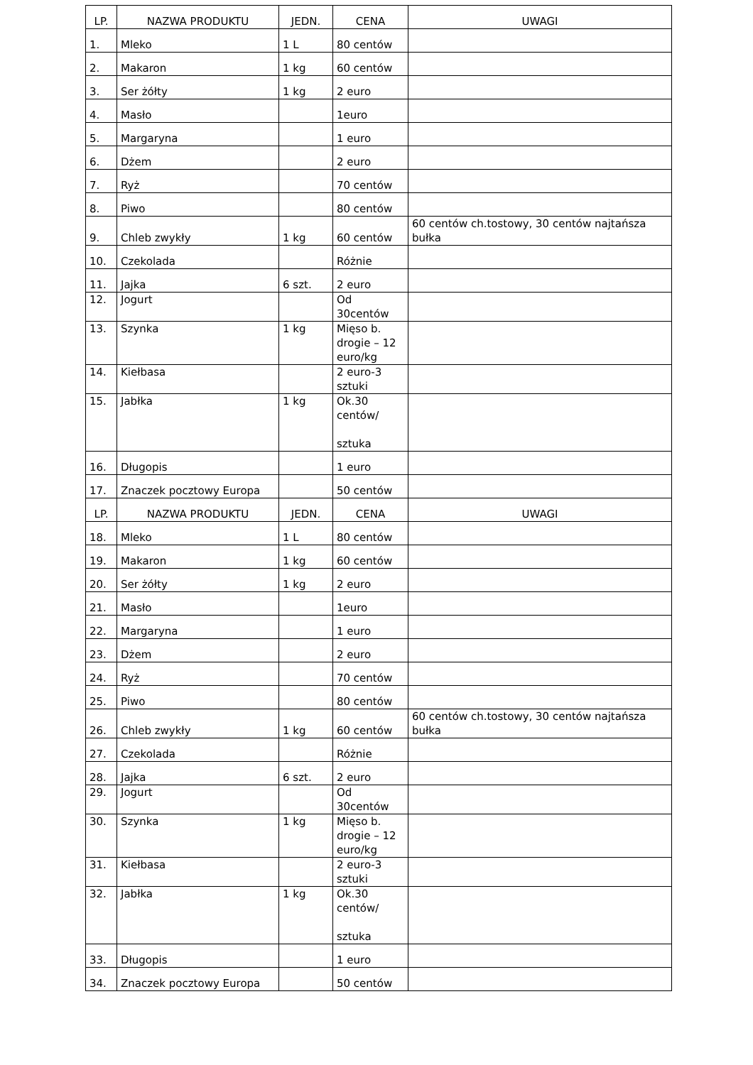| LP. | NAZWA PRODUKTU | JEDN. | CENA | UWAGI |
| --- | --- | --- | --- | --- |
| 1. | Mleko | 1 L | 80 centów | |
| 2. | Makaron | 1 kg | 60 centów | |
| 3. | Ser żółty | 1 kg | 2 euro | |
| 4. | Masło | | 1euro | |
| 5. | Margaryna | | 1 euro | |
| 6. | Dżem | | 2 euro | |
| 7. | Ryż | | 70 centów | |
| 8. | Piwo | | 80 centów | |
| 9. | Chleb zwykły | 1 kg | 60 centów | 60 centów ch.tostowy, 30 centów najtańsza bułka |
| 10. | Czekolada | | Różnie | |
| 11. | Jajka | 6 szt. | 2 euro | |
| 12. | Jogurt | | Od 30centów | |
| 13. | Szynka | 1 kg | Mięso b. drogie – 12 euro/kg | |
| 14. | Kiełbasa | | 2 euro-3 sztuki | |
| 15. | Jabłka | 1 kg | Ok.30 centów/ sztuka | |
| 16. | Długopis | | 1 euro | |
| 17. | Znaczek pocztowy Europa | | 50 centów | |
| LP. | NAZWA PRODUKTU | JEDN. | CENA | UWAGI |
| 18. | Mleko | 1 L | 80 centów | |
| 19. | Makaron | 1 kg | 60 centów | |
| 20. | Ser żółty | 1 kg | 2 euro | |
| 21. | Masło | | 1euro | |
| 22. | Margaryna | | 1 euro | |
| 23. | Dżem | | 2 euro | |
| 24. | Ryż | | 70 centów | |
| 25. | Piwo | | 80 centów | |
| 26. | Chleb zwykły | 1 kg | 60 centów | 60 centów ch.tostowy, 30 centów najtańsza bułka |
| 27. | Czekolada | | Różnie | |
| 28. | Jajka | 6 szt. | 2 euro | |
| 29. | Jogurt | | Od 30centów | |
| 30. | Szynka | 1 kg | Mięso b. drogie – 12 euro/kg | |
| 31. | Kiełbasa | | 2 euro-3 sztuki | |
| 32. | Jabłka | 1 kg | Ok.30 centów/ sztuka | |
| 33. | Długopis | | 1 euro | |
| 34. | Znaczek pocztowy Europa | | 50 centów | |